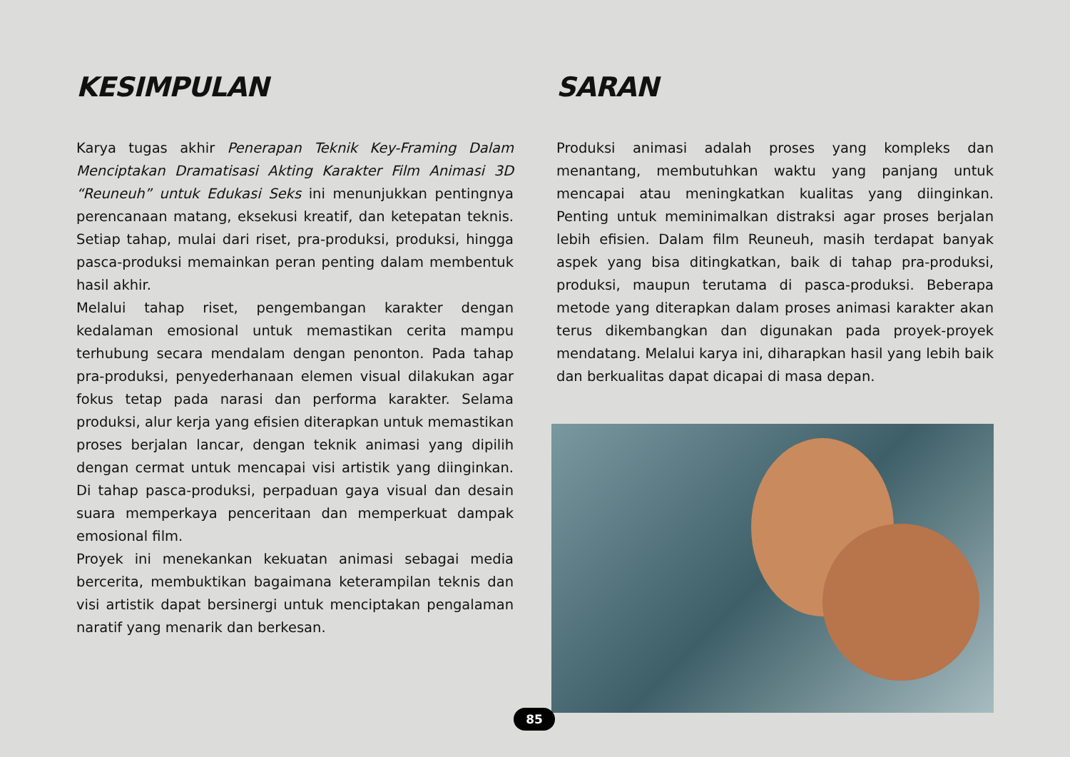KESIMPULAN
Karya tugas akhir Penerapan Teknik Key-Framing Dalam Menciptakan Dramatisasi Akting Karakter Film Animasi 3D “Reuneuh” untuk Edukasi Seks ini menunjukkan pentingnya perencanaan matang, eksekusi kreatif, dan ketepatan teknis. Setiap tahap, mulai dari riset, pra-produksi, produksi, hingga pasca-produksi memainkan peran penting dalam membentuk hasil akhir.
Melalui tahap riset, pengembangan karakter dengan kedalaman emosional untuk memastikan cerita mampu terhubung secara mendalam dengan penonton. Pada tahap pra-produksi, penyederhanaan elemen visual dilakukan agar fokus tetap pada narasi dan performa karakter. Selama produksi, alur kerja yang efisien diterapkan untuk memastikan proses berjalan lancar, dengan teknik animasi yang dipilih dengan cermat untuk mencapai visi artistik yang diinginkan. Di tahap pasca-produksi, perpaduan gaya visual dan desain suara memperkaya penceritaan dan memperkuat dampak emosional film.
Proyek ini menekankan kekuatan animasi sebagai media bercerita, membuktikan bagaimana keterampilan teknis dan visi artistik dapat bersinergi untuk menciptakan pengalaman naratif yang menarik dan berkesan.
SARAN
Produksi animasi adalah proses yang kompleks dan menantang, membutuhkan waktu yang panjang untuk mencapai atau meningkatkan kualitas yang diinginkan. Penting untuk meminimalkan distraksi agar proses berjalan lebih efisien. Dalam film Reuneuh, masih terdapat banyak aspek yang bisa ditingkatkan, baik di tahap pra-produksi, produksi, maupun terutama di pasca-produksi. Beberapa metode yang diterapkan dalam proses animasi karakter akan terus dikembangkan dan digunakan pada proyek-proyek mendatang. Melalui karya ini, diharapkan hasil yang lebih baik dan berkualitas dapat dicapai di masa depan.
85